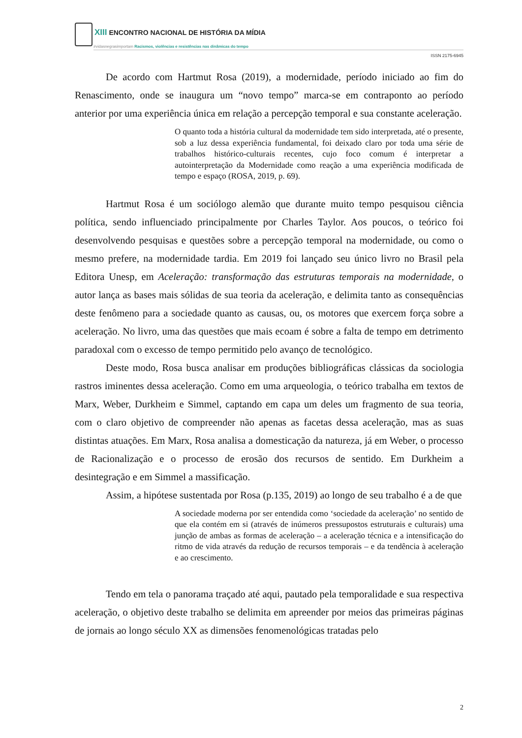XIII ENCONTRO NACIONAL DE HISTÓRIA DA MÍDIA
#vidasnegrasimportam Racismos, violências e resistências nas dinâmicas do tempo
ISSN 2175-6945
De acordo com Hartmut Rosa (2019), a modernidade, período iniciado ao fim do Renascimento, onde se inaugura um “novo tempo” marca-se em contraponto ao período anterior por uma experiência única em relação a percepção temporal e sua constante aceleração.
O quanto toda a história cultural da modernidade tem sido interpretada, até o presente, sob a luz dessa experiência fundamental, foi deixado claro por toda uma série de trabalhos histórico-culturais recentes, cujo foco comum é interpretar a autointerpretação da Modernidade como reação a uma experiência modificada de tempo e espaço (ROSA, 2019, p. 69).
Hartmut Rosa é um sociólogo alemão que durante muito tempo pesquisou ciência política, sendo influenciado principalmente por Charles Taylor. Aos poucos, o teórico foi desenvolvendo pesquisas e questões sobre a percepção temporal na modernidade, ou como o mesmo prefere, na modernidade tardia. Em 2019 foi lançado seu único livro no Brasil pela Editora Unesp, em Aceleração: transformação das estruturas temporais na modernidade, o autor lança as bases mais sólidas de sua teoria da aceleração, e delimita tanto as consequências deste fenômeno para a sociedade quanto as causas, ou, os motores que exercem força sobre a aceleração. No livro, uma das questões que mais ecoam é sobre a falta de tempo em detrimento paradoxal com o excesso de tempo permitido pelo avanço de tecnológico.
Deste modo, Rosa busca analisar em produções bibliográficas clássicas da sociologia rastros iminentes dessa aceleração. Como em uma arqueologia, o teórico trabalha em textos de Marx, Weber, Durkheim e Simmel, captando em capa um deles um fragmento de sua teoria, com o claro objetivo de compreender não apenas as facetas dessa aceleração, mas as suas distintas atuações. Em Marx, Rosa analisa a domesticação da natureza, já em Weber, o processo de Racionalização e o processo de erosão dos recursos de sentido. Em Durkheim a desintegração e em Simmel a massificação.
Assim, a hipótese sustentada por Rosa (p.135, 2019) ao longo de seu trabalho é a de que
A sociedade moderna por ser entendida como ‘sociedade da aceleração’ no sentido de que ela contém em si (através de inúmeros pressupostos estruturais e culturais) uma junção de ambas as formas de aceleração – a aceleração técnica e a intensificação do ritmo de vida através da redução de recursos temporais – e da tendência à aceleração e ao crescimento.
Tendo em tela o panorama traçado até aqui, pautado pela temporalidade e sua respectiva aceleração, o objetivo deste trabalho se delimita em apreender por meios das primeiras páginas de jornais ao longo século XX as dimensões fenomenológicas tratadas pelo
2